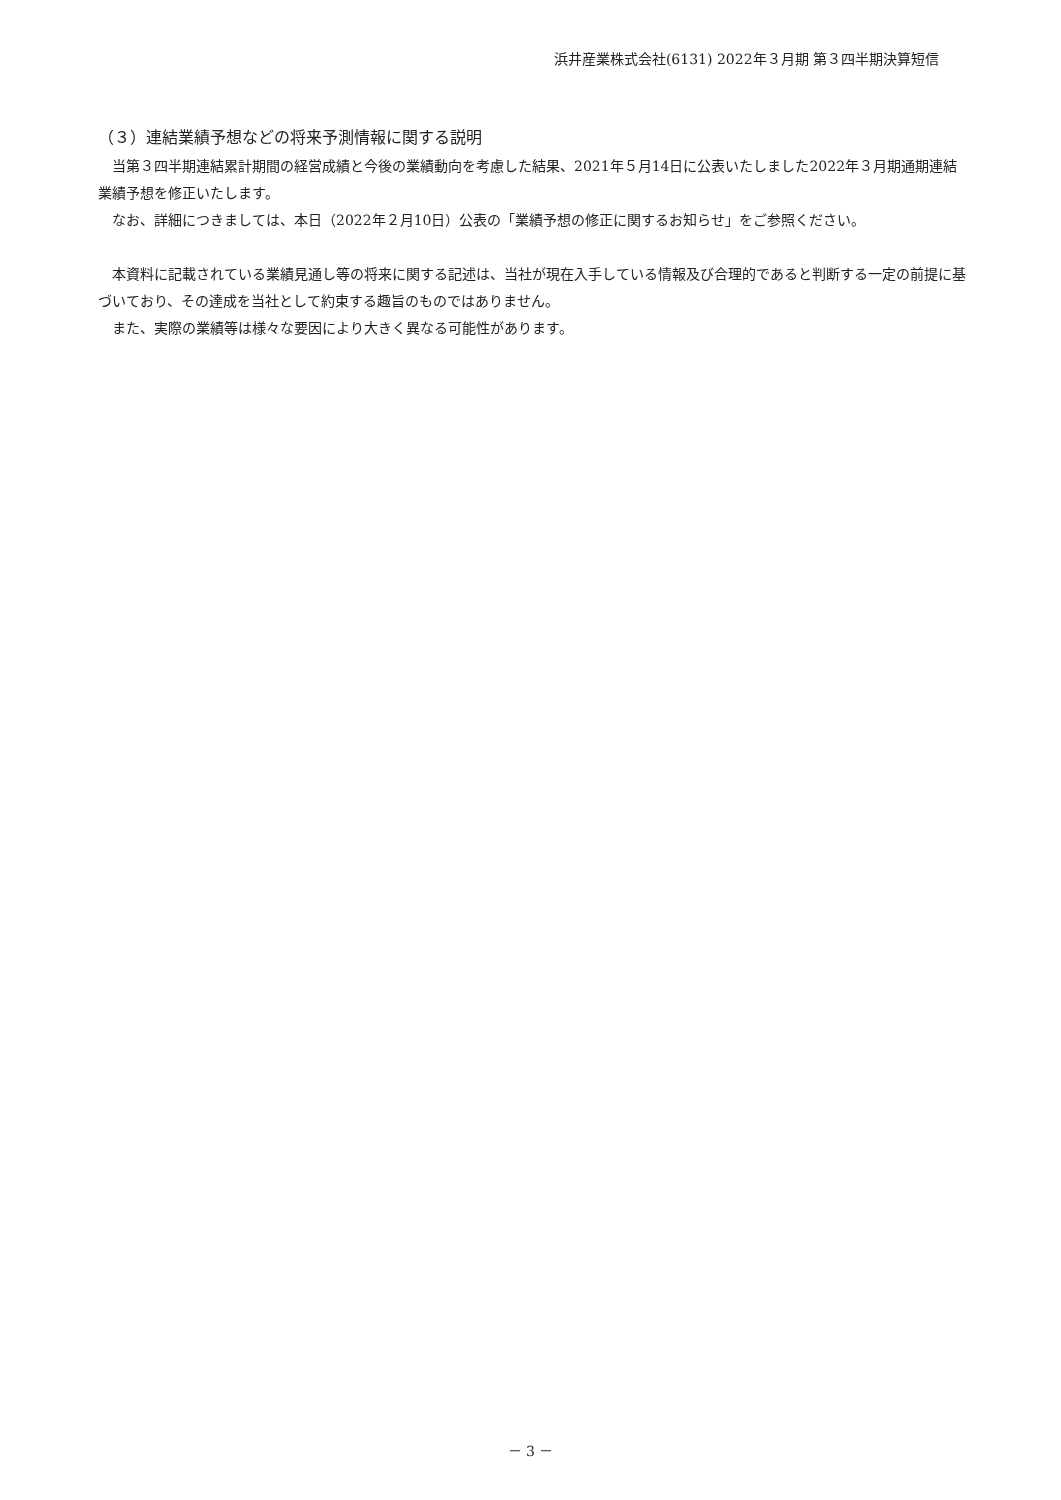浜井産業株式会社(6131) 2022年３月期 第３四半期決算短信
（３）連結業績予想などの将来予測情報に関する説明
当第３四半期連結累計期間の経営成績と今後の業績動向を考慮した結果、2021年５月14日に公表いたしました2022年３月期通期連結業績予想を修正いたします。
なお、詳細につきましては、本日（2022年２月10日）公表の「業績予想の修正に関するお知らせ」をご参照ください。
本資料に記載されている業績見通し等の将来に関する記述は、当社が現在入手している情報及び合理的であると判断する一定の前提に基づいており、その達成を当社として約束する趣旨のものではありません。
また、実際の業績等は様々な要因により大きく異なる可能性があります。
－ 3 －